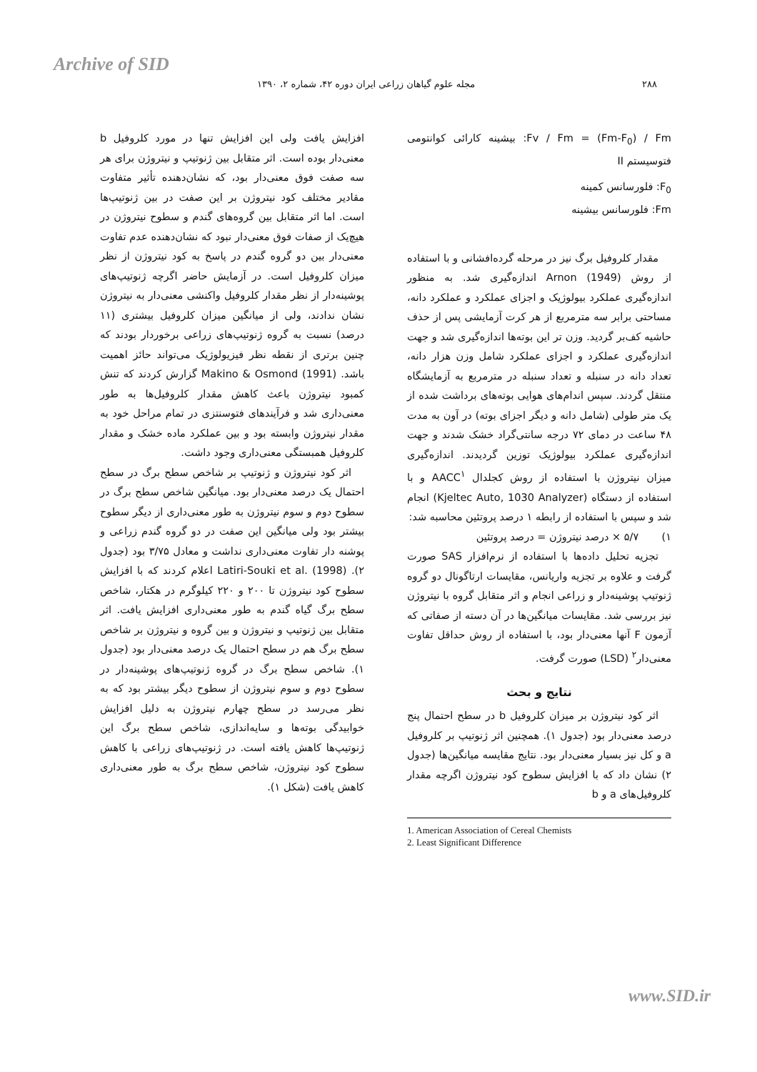Archive of SID
۲۸۸ مجله علوم گیاهان زراعی ایران دوره ۴۲، شماره ۲، ۱۳۹۰
Fv / Fm = (Fm-F<sub>0</sub>) / Fm: بیشینه کارائی کوانتومی فتوسیستم II
F<sub>0</sub>: فلورسانس کمینه
Fm: فلورسانس بیشینه
مقدار کلروفیل برگ نیز در مرحله گرده‌افشانی و با استفاده از روش Arnon (1949) اندازه‌گیری شد. به منظور اندازه‌گیری عملکرد بیولوژیک و اجزای عملکرد و عملکرد دانه، مساحتی برابر سه مترمربع از هر کرت آزمایشی پس از حذف حاشیه کف‌بر گردید. وزن تر این بوته‌ها اندازه‌گیری شد و جهت اندازه‌گیری عملکرد و اجزای عملکرد شامل وزن هزار دانه، تعداد دانه در سنبله و تعداد سنبله در مترمربع به آزمایشگاه منتقل گردند. سپس اندام‌های هوایی بوته‌های برداشت شده از یک متر طولی (شامل دانه و دیگر اجزای بوته) در آون به مدت ۴۸ ساعت در دمای ۷۲ درجه سانتی‌گراد خشک شدند و جهت اندازه‌گیری عملکرد بیولوژیک توزین گردیدند. اندازه‌گیری میزان نیتروژن با استفاده از روش کجلدال AACC<sup>۱</sup> و با استفاده از دستگاه (Kjeltec Auto, 1030 Analyzer) انجام شد و سپس با استفاده از رابطه ۱ درصد پروتئین محاسبه شد:
۱) ۵/۷ × درصد نیتروژن = درصد پروتئین
تجزیه تحلیل داده‌ها با استفاده از نرم‌افزار SAS صورت گرفت و علاوه بر تجزیه واریانس، مقایسات ارتاگونال دو گروه ژنوتیپ پوشینه‌دار و زراعی انجام و اثر متقابل گروه با نیتروژن نیز بررسی شد. مقایسات میانگین‌ها در آن دسته از صفاتی که آزمون F آنها معنی‌دار بود، با استفاده از روش حداقل تفاوت معنی‌دار<sup>۲</sup> (LSD) صورت گرفت.
نتایج و بحث
اثر کود نیتروژن بر میزان کلروفیل b در سطح احتمال پنج درصد معنی‌دار بود (جدول ۱). همچنین اثر ژنوتیپ بر کلروفیل a و کل نیز بسیار معنی‌دار بود. نتایج مقایسه میانگین‌ها (جدول ۲) نشان داد که با افزایش سطوح کود نیتروژن اگرچه مقدار کلروفیل‌های a و b
1. American Association of Cereal Chemists
2. Least Significant Difference
افزایش یافت ولی این افزایش تنها در مورد کلروفیل b معنی‌دار بوده است. اثر متقابل بین ژنوتیپ و نیتروژن برای هر سه صفت فوق معنی‌دار بود، که نشان‌دهنده تأثیر متفاوت مقادیر مختلف کود نیتروژن بر این صفت در بین ژنوتیپ‌ها است. اما اثر متقابل بین گروه‌های گندم و سطوح نیتروژن در هیچ‌یک از صفات فوق معنی‌دار نبود که نشان‌دهنده عدم تفاوت معنی‌دار بین دو گروه گندم در پاسخ به کود نیتروژن از نظر میزان کلروفیل است. در آزمایش حاضر اگرچه ژنوتیپ‌های پوشینه‌دار از نظر مقدار کلروفیل واکنشی معنی‌دار به نیتروژن نشان ندادند، ولی از میانگین میزان کلروفیل بیشتری (۱۱ درصد) نسبت به گروه ژنوتیپ‌های زراعی برخوردار بودند که چنین برتری از نقطه نظر فیزیولوژیک می‌تواند حائز اهمیت باشد. Makino & Osmond (1991) گزارش کردند که تنش کمبود نیتروژن باعث کاهش مقدار کلروفیل‌ها به طور معنی‌داری شد و فرآیندهای فتوسنتزی در تمام مراحل خود به مقدار نیتروژن وابسته بود و بین عملکرد ماده خشک و مقدار کلروفیل همبستگی معنی‌داری وجود داشت.
اثر کود نیتروژن و ژنوتیپ بر شاخص سطح برگ در سطح احتمال یک درصد معنی‌دار بود. میانگین شاخص سطح برگ در سطوح دوم و سوم نیتروژن به طور معنی‌داری از دیگر سطوح بیشتر بود ولی میانگین این صفت در دو گروه گندم زراعی و پوشنه دار تفاوت معنی‌داری نداشت و معادل ۳/۷۵ بود (جدول ۲). Latiri-Souki et al. (1998) اعلام کردند که با افزایش سطوح کود نیتروژن تا ۲۰۰ و ۲۲۰ کیلوگرم در هکتار، شاخص سطح برگ گیاه گندم به طور معنی‌داری افزایش یافت. اثر متقابل بین ژنوتیپ و نیتروژن و بین گروه و نیتروژن بر شاخص سطح برگ هم در سطح احتمال یک درصد معنی‌دار بود (جدول ۱). شاخص سطح برگ در گروه ژنوتیپ‌های پوشینه‌دار در سطوح دوم و سوم نیتروژن از سطوح دیگر بیشتر بود که به نظر می‌رسد در سطح چهارم نیتروژن به دلیل افزایش خوابیدگی بوته‌ها و سایه‌اندازی، شاخص سطح برگ این ژنوتیپ‌ها کاهش یافته است. در ژنوتیپ‌های زراعی با کاهش سطوح کود نیتروژن، شاخص سطح برگ به طور معنی‌داری کاهش یافت (شکل ۱).
www.SID.ir